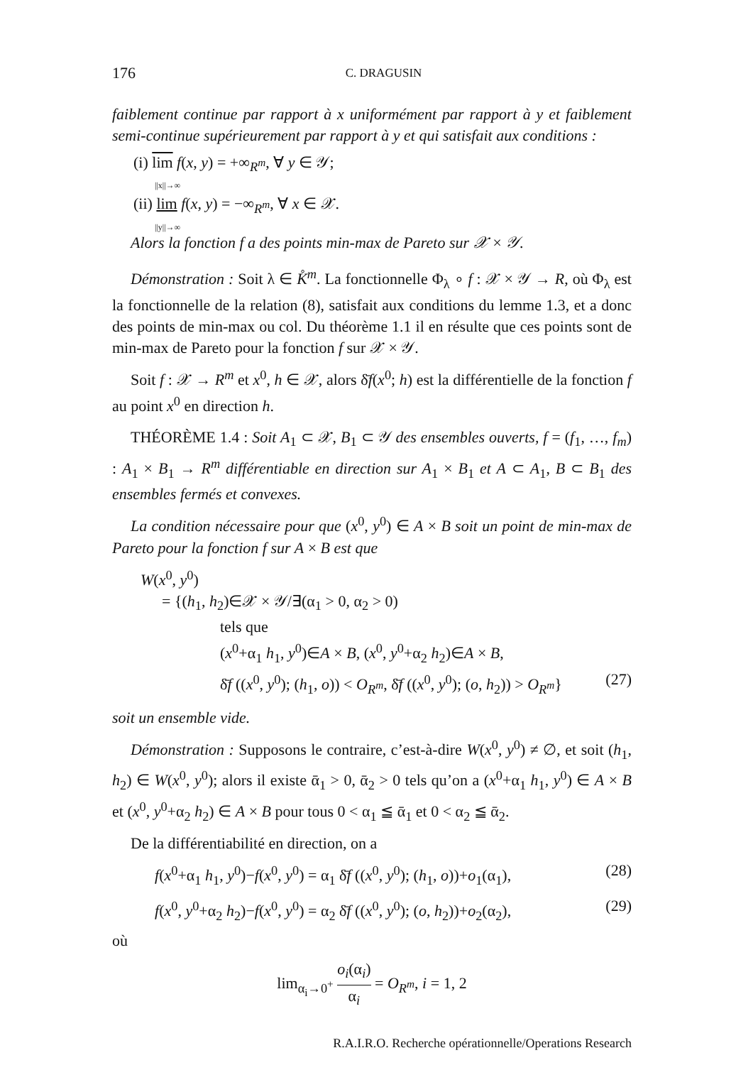176 C. DRAGUSIN
faiblement continue par rapport à x uniformément par rapport à y et faiblement semi-continue supérieurement par rapport à y et qui satisfait aux conditions :
(i) lim f(x, y) = +∞<sub>R<sup>m</sup></sub>, ∀ y ∈ 𝒴;
||x||→∞
(ii) lim f(x, y) = −∞<sub>R<sup>m</sup></sub>, ∀ x ∈ 𝒳.
||y||→∞
Alors la fonction f a des points min-max de Pareto sur 𝒳 × 𝒴.
Démonstration : Soit λ ∈ K̊<sup>m</sup>. La fonctionnelle Φ<sub>λ</sub> ∘ f : 𝒳 × 𝒴 → R, où Φ<sub>λ</sub> est la fonctionnelle de la relation (8), satisfait aux conditions du lemme 1.3, et a donc des points de min-max ou col. Du théorème 1.1 il en résulte que ces points sont de min-max de Pareto pour la fonction f sur 𝒳 × 𝒴.
Soit f : 𝒳 → R<sup>m</sup> et x<sup>0</sup>, h ∈ 𝒳, alors δ̄f(x<sup>0</sup>; h) est la différentielle de la fonction f au point x<sup>0</sup> en direction h.
THÉORÈME 1.4 : Soit A<sub>1</sub> ⊂ 𝒳, B<sub>1</sub> ⊂ 𝒴 des ensembles ouverts, f = (f<sub>1</sub>, …, f<sub>m</sub>) : A<sub>1</sub> × B<sub>1</sub> → R<sup>m</sup> différentiable en direction sur A<sub>1</sub> × B<sub>1</sub> et A ⊂ A<sub>1</sub>, B ⊂ B<sub>1</sub> des ensembles fermés et convexes.
La condition nécessaire pour que (x<sup>0</sup>, y<sup>0</sup>) ∈ A × B soit un point de min-max de Pareto pour la fonction f sur A × B est que
W(x<sup>0</sup>, y<sup>0</sup>)
= {(h<sub>1</sub>, h<sub>2</sub>)∈𝒳 × 𝒴/∃(α<sub>1</sub> > 0, α<sub>2</sub> > 0)
tels que
(x<sup>0</sup>+α<sub>1</sub> h<sub>1</sub>, y<sup>0</sup>)∈A × B, (x<sup>0</sup>, y<sup>0</sup>+α<sub>2</sub> h<sub>2</sub>)∈A × B,
δ̄f ((x<sup>0</sup>, y<sup>0</sup>); (h<sub>1</sub>, o)) < O<sub>R<sup>m</sup></sub>, δ̄f ((x<sup>0</sup>, y<sup>0</sup>); (o, h<sub>2</sub>)) > O<sub>R<sup>m</sup></sub>} (27)
soit un ensemble vide.
Démonstration : Supposons le contraire, c’est-à-dire W(x<sup>0</sup>, y<sup>0</sup>) ≠ ∅, et soit (h<sub>1</sub>, h<sub>2</sub>) ∈ W(x<sup>0</sup>, y<sup>0</sup>); alors il existe ᾱ<sub>1</sub> > 0, ᾱ<sub>2</sub> > 0 tels qu’on a (x<sup>0</sup>+α<sub>1</sub> h<sub>1</sub>, y<sup>0</sup>) ∈ A × B et (x<sup>0</sup>, y<sup>0</sup>+α<sub>2</sub> h<sub>2</sub>) ∈ A × B pour tous 0 < α<sub>1</sub> ≦ ᾱ<sub>1</sub> et 0 < α<sub>2</sub> ≦ ᾱ<sub>2</sub>.
De la différentiabilité en direction, on a
f(x<sup>0</sup>+α<sub>1</sub> h<sub>1</sub>, y<sup>0</sup>)−f(x<sup>0</sup>, y<sup>0</sup>) = α<sub>1</sub> δ̄f ((x<sup>0</sup>, y<sup>0</sup>); (h<sub>1</sub>, o))+o<sub>1</sub>(α<sub>1</sub>), (28)
f(x<sup>0</sup>, y<sup>0</sup>+α<sub>2</sub> h<sub>2</sub>)−f(x<sup>0</sup>, y<sup>0</sup>) = α<sub>2</sub> δ̄f ((x<sup>0</sup>, y<sup>0</sup>); (o, h<sub>2</sub>))+o<sub>2</sub>(α<sub>2</sub>), (29)
où
lim<sub>α<sub>i</sub>→0<sup>+</sup></sub> o<sub>i</sub>(α<sub>i</sub>) α<sub>i</sub> = O<sub>R<sup>m</sup></sub>, i = 1, 2
R.A.I.R.O. Recherche opérationnelle/Operations Research